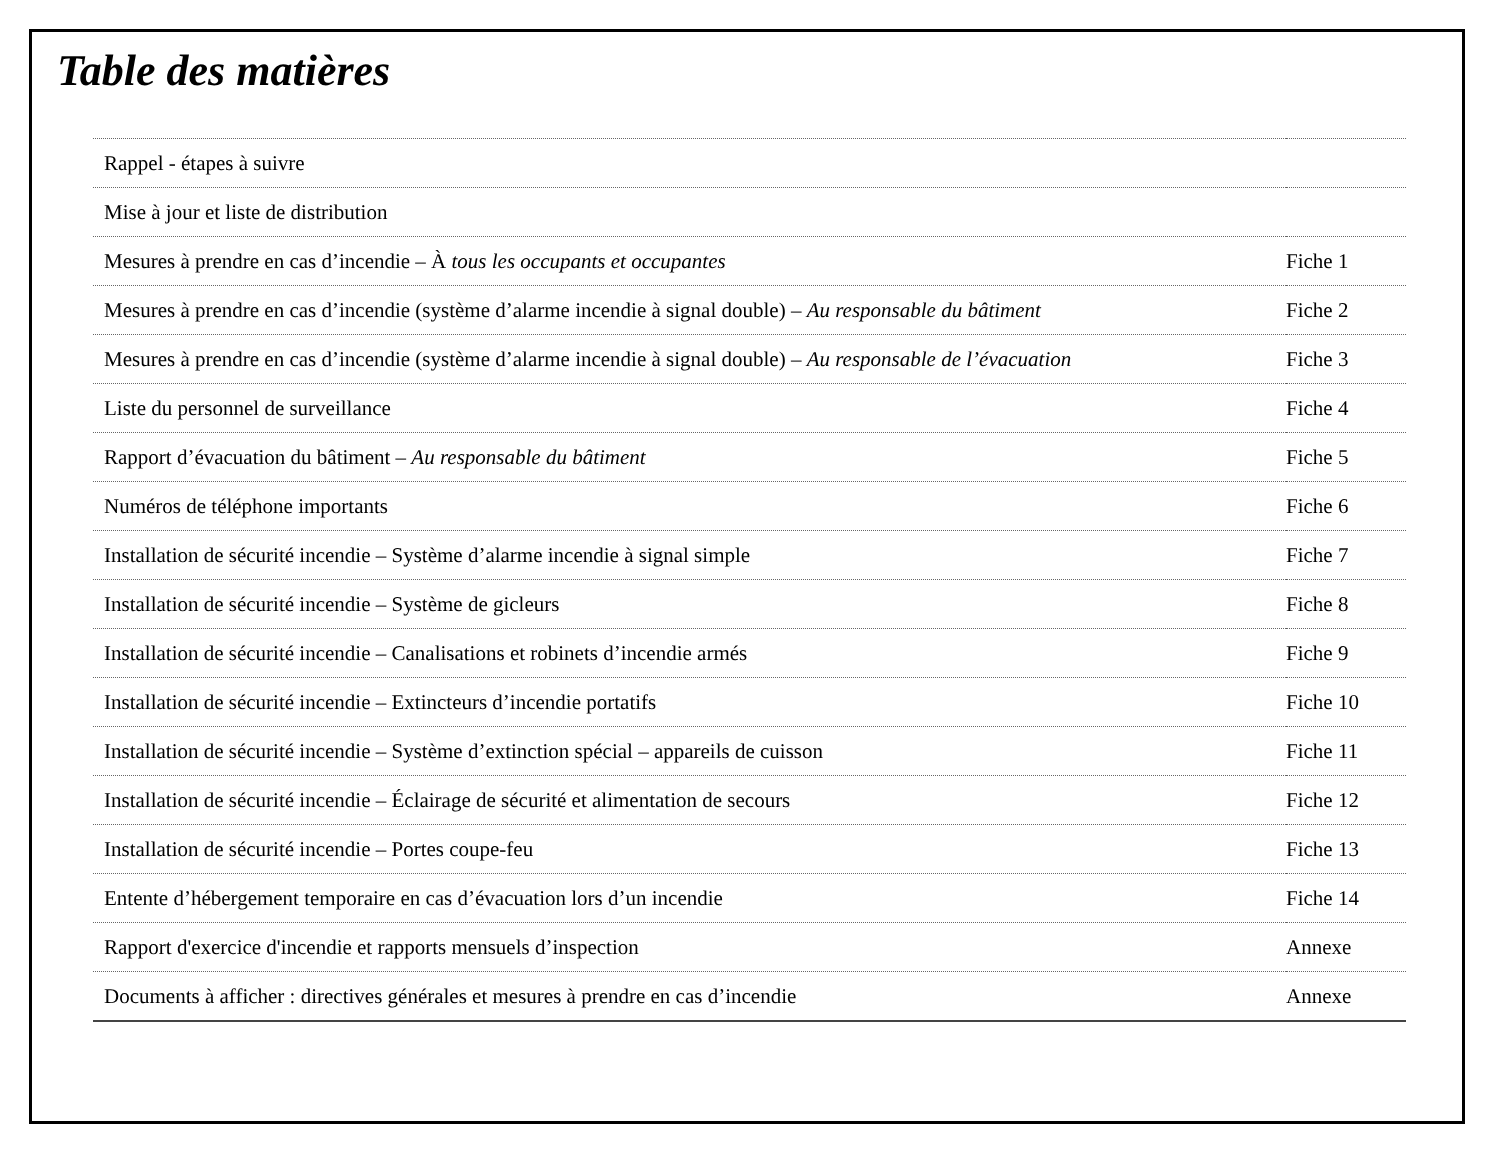Table des matières
| Rappel - étapes à suivre | |
| Mise à jour et liste de distribution | |
| Mesures à prendre en cas d’incendie – À tous les occupants et occupantes | Fiche 1 |
| Mesures à prendre en cas d’incendie (système d’alarme incendie à signal double) – Au responsable du bâtiment | Fiche 2 |
| Mesures à prendre en cas d’incendie (système d’alarme incendie à signal double) – Au responsable de l’évacuation | Fiche 3 |
| Liste du personnel de surveillance | Fiche 4 |
| Rapport d’évacuation du bâtiment – Au responsable du bâtiment | Fiche 5 |
| Numéros de téléphone importants | Fiche 6 |
| Installation de sécurité incendie – Système d’alarme incendie à signal simple | Fiche 7 |
| Installation de sécurité incendie – Système de gicleurs | Fiche 8 |
| Installation de sécurité incendie – Canalisations et robinets d’incendie armés | Fiche 9 |
| Installation de sécurité incendie – Extincteurs d’incendie portatifs | Fiche 10 |
| Installation de sécurité incendie – Système d’extinction spécial – appareils de cuisson | Fiche 11 |
| Installation de sécurité incendie – Éclairage de sécurité et alimentation de secours | Fiche 12 |
| Installation de sécurité incendie – Portes coupe-feu | Fiche 13 |
| Entente d’hébergement temporaire en cas d’évacuation lors d’un incendie | Fiche 14 |
| Rapport d'exercice d'incendie et rapports mensuels d’inspection | Annexe |
| Documents à afficher : directives générales et mesures à prendre en cas d’incendie | Annexe |